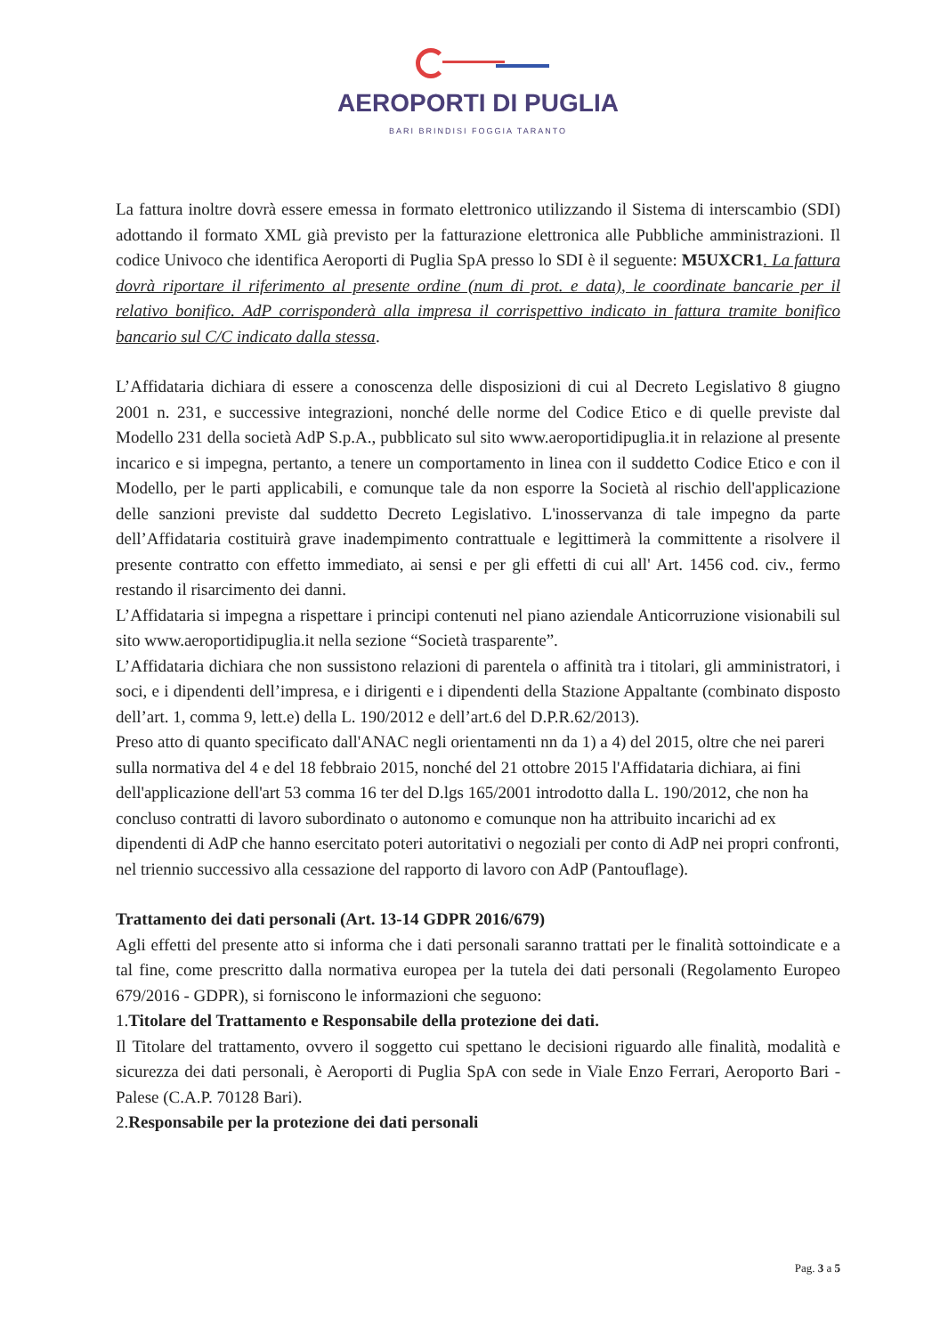AEROPORTI DI PUGLIA
BARI BRINDISI FOGGIA TARANTO
La fattura inoltre dovrà essere emessa in formato elettronico utilizzando il Sistema di interscambio (SDI) adottando il formato XML già previsto per la fatturazione elettronica alle Pubbliche amministrazioni. Il codice Univoco che identifica Aeroporti di Puglia SpA presso lo SDI è il seguente: M5UXCR1. La fattura dovrà riportare il riferimento al presente ordine (num di prot. e data), le coordinate bancarie per il relativo bonifico. AdP corrisponderà alla impresa il corrispettivo indicato in fattura tramite bonifico bancario sul C/C indicato dalla stessa.
L’Affidataria dichiara di essere a conoscenza delle disposizioni di cui al Decreto Legislativo 8 giugno 2001 n. 231, e successive integrazioni, nonché delle norme del Codice Etico e di quelle previste dal Modello 231 della società AdP S.p.A., pubblicato sul sito www.aeroportidipuglia.it in relazione al presente incarico e si impegna, pertanto, a tenere un comportamento in linea con il suddetto Codice Etico e con il Modello, per le parti applicabili, e comunque tale da non esporre la Società al rischio dell'applicazione delle sanzioni previste dal suddetto Decreto Legislativo. L'inosservanza di tale impegno da parte dell’Affidataria costituirà grave inadempimento contrattuale e legittimerà la committente a risolvere il presente contratto con effetto immediato, ai sensi e per gli effetti di cui all' Art. 1456 cod. civ., fermo restando il risarcimento dei danni.
L’Affidataria si impegna a rispettare i principi contenuti nel piano aziendale Anticorruzione visionabili sul sito www.aeroportidipuglia.it nella sezione “Società trasparente”.
L’Affidataria dichiara che non sussistono relazioni di parentela o affinità tra i titolari, gli amministratori, i soci, e i dipendenti dell’impresa, e i dirigenti e i dipendenti della Stazione Appaltante (combinato disposto dell’art. 1, comma 9, lett.e) della L. 190/2012 e dell’art.6 del D.P.R.62/2013).
Preso atto di quanto specificato dall'ANAC negli orientamenti nn da 1) a 4) del 2015, oltre che nei pareri sulla normativa del 4 e del 18 febbraio 2015, nonché del 21 ottobre 2015 l'Affidataria dichiara, ai fini dell'applicazione dell'art 53 comma 16 ter del D.lgs 165/2001 introdotto dalla L. 190/2012, che non ha concluso contratti di lavoro subordinato o autonomo e comunque non ha attribuito incarichi ad ex dipendenti di AdP che hanno esercitato poteri autoritativi o negoziali per conto di AdP nei propri confronti, nel triennio successivo alla cessazione del rapporto di lavoro con AdP (Pantouflage).
Trattamento dei dati personali (Art. 13-14 GDPR 2016/679)
Agli effetti del presente atto si informa che i dati personali saranno trattati per le finalità sottoindicate e a tal fine, come prescritto dalla normativa europea per la tutela dei dati personali (Regolamento Europeo 679/2016 - GDPR), si forniscono le informazioni che seguono:
1.Titolare del Trattamento e Responsabile della protezione dei dati.
Il Titolare del trattamento, ovvero il soggetto cui spettano le decisioni riguardo alle finalità, modalità e sicurezza dei dati personali, è Aeroporti di Puglia SpA con sede in Viale Enzo Ferrari, Aeroporto Bari - Palese (C.A.P. 70128 Bari).
2.Responsabile per la protezione dei dati personali
Pag. 3 a 5